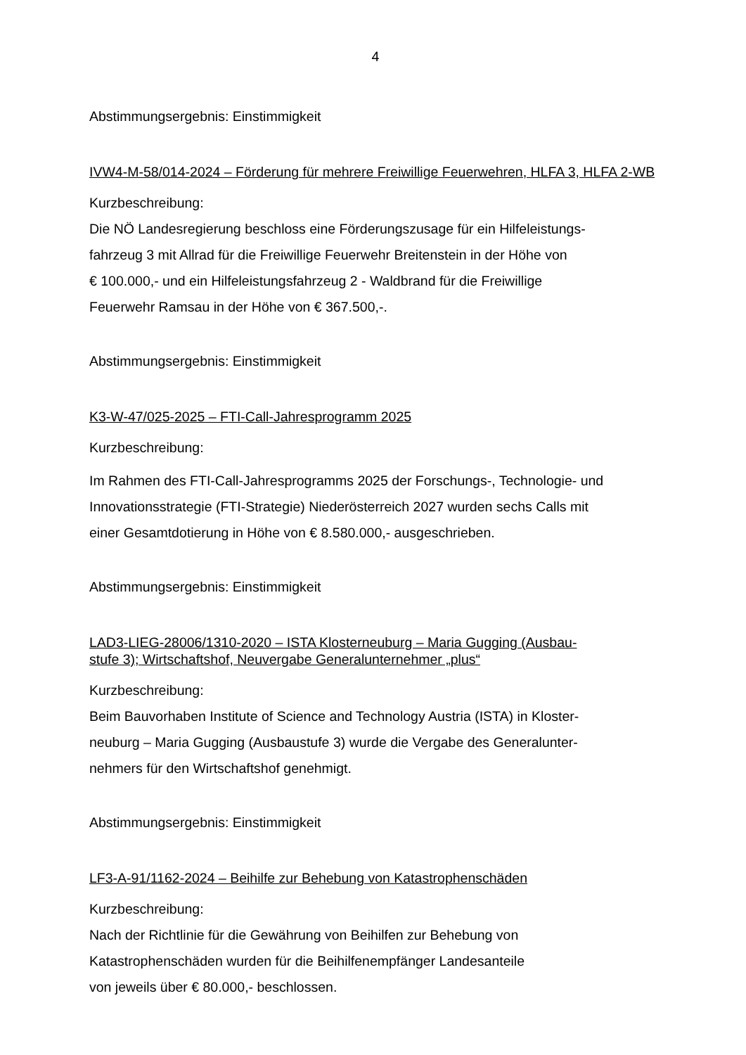4
Abstimmungsergebnis: Einstimmigkeit
IVW4-M-58/014-2024 – Förderung für mehrere Freiwillige Feuerwehren, HLFA 3, HLFA 2-WB
Kurzbeschreibung:
Die NÖ Landesregierung beschloss eine Förderungszusage für ein Hilfeleistungs-
fahrzeug 3 mit Allrad für die Freiwillige Feuerwehr Breitenstein in der Höhe von
€ 100.000,- und ein Hilfeleistungsfahrzeug 2 - Waldbrand für die Freiwillige
Feuerwehr Ramsau in der Höhe von € 367.500,-.
Abstimmungsergebnis: Einstimmigkeit
K3-W-47/025-2025 – FTI-Call-Jahresprogramm 2025
Kurzbeschreibung:
Im Rahmen des FTI-Call-Jahresprogramms 2025 der Forschungs-, Technologie- und
Innovationsstrategie (FTI-Strategie) Niederösterreich 2027 wurden sechs Calls mit
einer Gesamtdotierung in Höhe von € 8.580.000,- ausgeschrieben.
Abstimmungsergebnis: Einstimmigkeit
LAD3-LIEG-28006/1310-2020 – ISTA Klosterneuburg – Maria Gugging (Ausbau-
stufe 3); Wirtschaftshof, Neuvergabe Generalunternehmer „plus“
Kurzbeschreibung:
Beim Bauvorhaben Institute of Science and Technology Austria (ISTA) in Kloster-
neuburg – Maria Gugging (Ausbaustufe 3) wurde die Vergabe des Generalunter-
nehmers für den Wirtschaftshof genehmigt.
Abstimmungsergebnis: Einstimmigkeit
LF3-A-91/1162-2024 – Beihilfe zur Behebung von Katastrophenschäden
Kurzbeschreibung:
Nach der Richtlinie für die Gewährung von Beihilfen zur Behebung von
Katastrophenschäden wurden für die Beihilfenempfänger Landesanteile
von jeweils über € 80.000,- beschlossen.